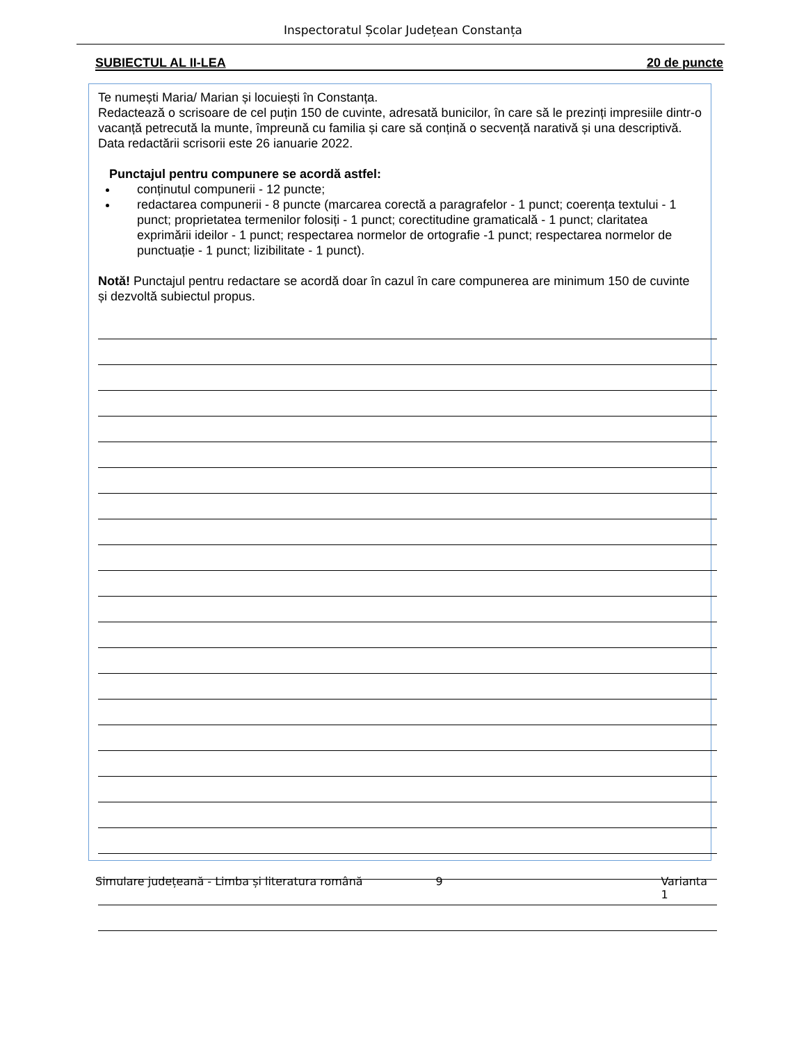Inspectoratul Școlar Județean Constanța
SUBIECTUL AL II-LEA 20 de puncte
Te numești Maria/ Marian și locuiești în Constanța.
Redactează o scrisoare de cel puțin 150 de cuvinte, adresată bunicilor, în care să le prezinți impresiile dintr-o vacanță petrecută la munte, împreună cu familia și care să conțină o secvență narativă și una descriptivă.
Data redactării scrisorii este 26 ianuarie 2022.
Punctajul pentru compunere se acordă astfel:
conținutul compunerii - 12 puncte;
redactarea compunerii - 8 puncte (marcarea corectă a paragrafelor - 1 punct; coerența textului - 1 punct; proprietatea termenilor folosiți - 1 punct; corectitudine gramaticală - 1 punct; claritatea exprimării ideilor - 1 punct; respectarea normelor de ortografie -1 punct; respectarea normelor de punctuație - 1 punct; lizibilitate - 1 punct).
Notă! Punctajul pentru redactare se acordă doar în cazul în care compunerea are minimum 150 de cuvinte și dezvoltă subiectul propus.
Simulare județeană - Limba și literatura română 9 Varianta 1